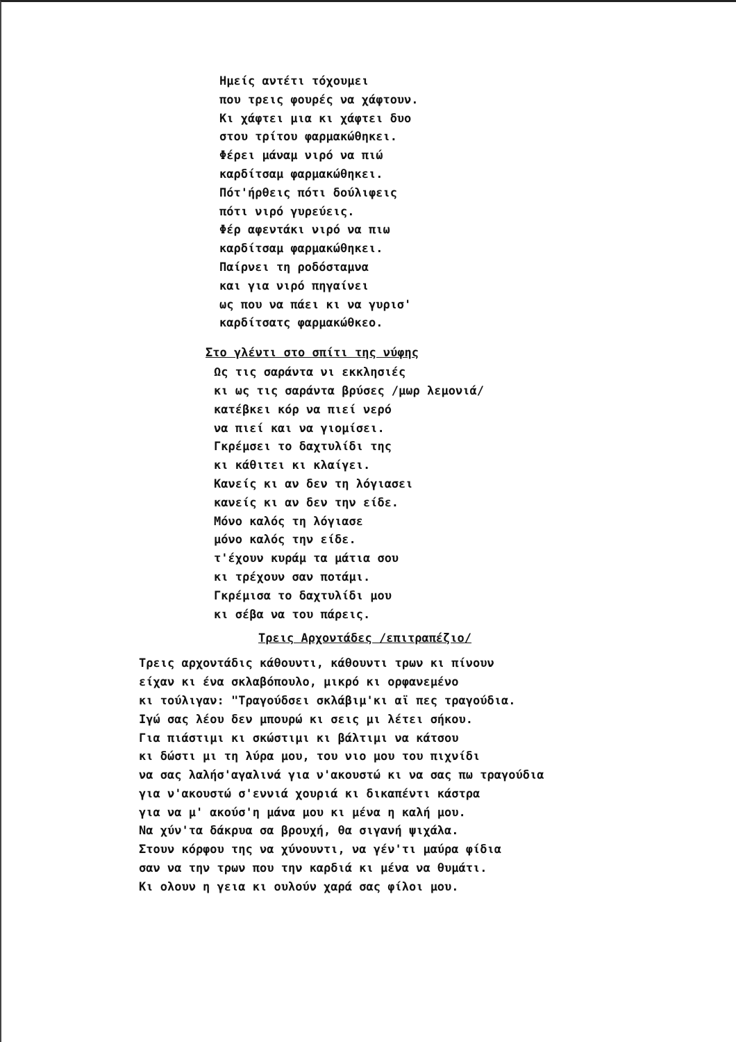Ημείς αντέτι τόχουμει
που τρεις φουρές να χάφτουν.
Κι χάφτει μια κι χάφτει δυο
στου τρίτου φαρμακώθηκει.
Φέρει μάναμ νιρό να πιώ
καρδίτσαμ φαρμακώθηκει.
Πότ'ήρθεις πότι δούλιφεις
πότι νιρό γυρεύεις.
Φέρ αφεντάκι νιρό να πιω
καρδίτσαμ φαρμακώθηκει.
Παίρνει τη ροδόσταμνα
και για νιρό πηγαίνει
ως που να πάει κι να γυρισ'
καρδίτσατς φαρμακώθκεο.
Στο γλέντι στο σπίτι της νύφης
Ως τις σαράντα νι εκκλησιές
κι ως τις σαράντα βρύσες /μωρ λεμονιά/
κατέβκει κόρ να πιεί νερό
να πιεί και να γιομίσει.
Γκρέμσει το δαχτυλίδι της
κι κάθιτει κι κλαίγει.
Κανείς κι αν δεν τη λόγιασει
κανείς κι αν δεν την είδε.
Μόνο καλός τη λόγιασε
μόνο καλός την είδε.
τ'έχουν κυράμ τα μάτια σου
κι τρέχουν σαν ποτάμι.
Γκρέμισα το δαχτυλίδι μου
κι σέβα να του πάρεις.
Τρεις Αρχοντάδες /επιτραπέζιο/
Τρεις αρχοντάδις κάθουντι, κάθουντι τρων κι πίνουν
είχαν κι ένα σκλαβόπουλο, μικρό κι ορφανεμένο
κι τούλιγαν: "Τραγούδσει σκλάβιμ'κι αϊ πες τραγούδια.
Ιγώ σας λέου δεν μπουρώ κι σεις μι λέτει σήκου.
Για πιάστιμι κι σκώστιμι κι βάλτιμι να κάτσου
κι δώστι μι τη λύρα μου, του νιο μου του πιχνίδι
να σας λαλήσ'αγαλινά για ν'ακουστώ κι να σας πω τραγούδια
για ν'ακουστώ σ'εννιά χουριά κι δικαπέντι κάστρα
για να μ' ακούσ'η μάνα μου κι μένα η καλή μου.
Να χύν'τα δάκρυα σα βρουχή, θα σιγανή ψιχάλα.
Στουν κόρφου της να χύνουντι, να γέν'τι μαύρα φίδια
σαν να την τρων που την καρδιά κι μένα να θυμάτι.
Κι ολουν η γεια κι ουλούν χαρά σας φίλοι μου.